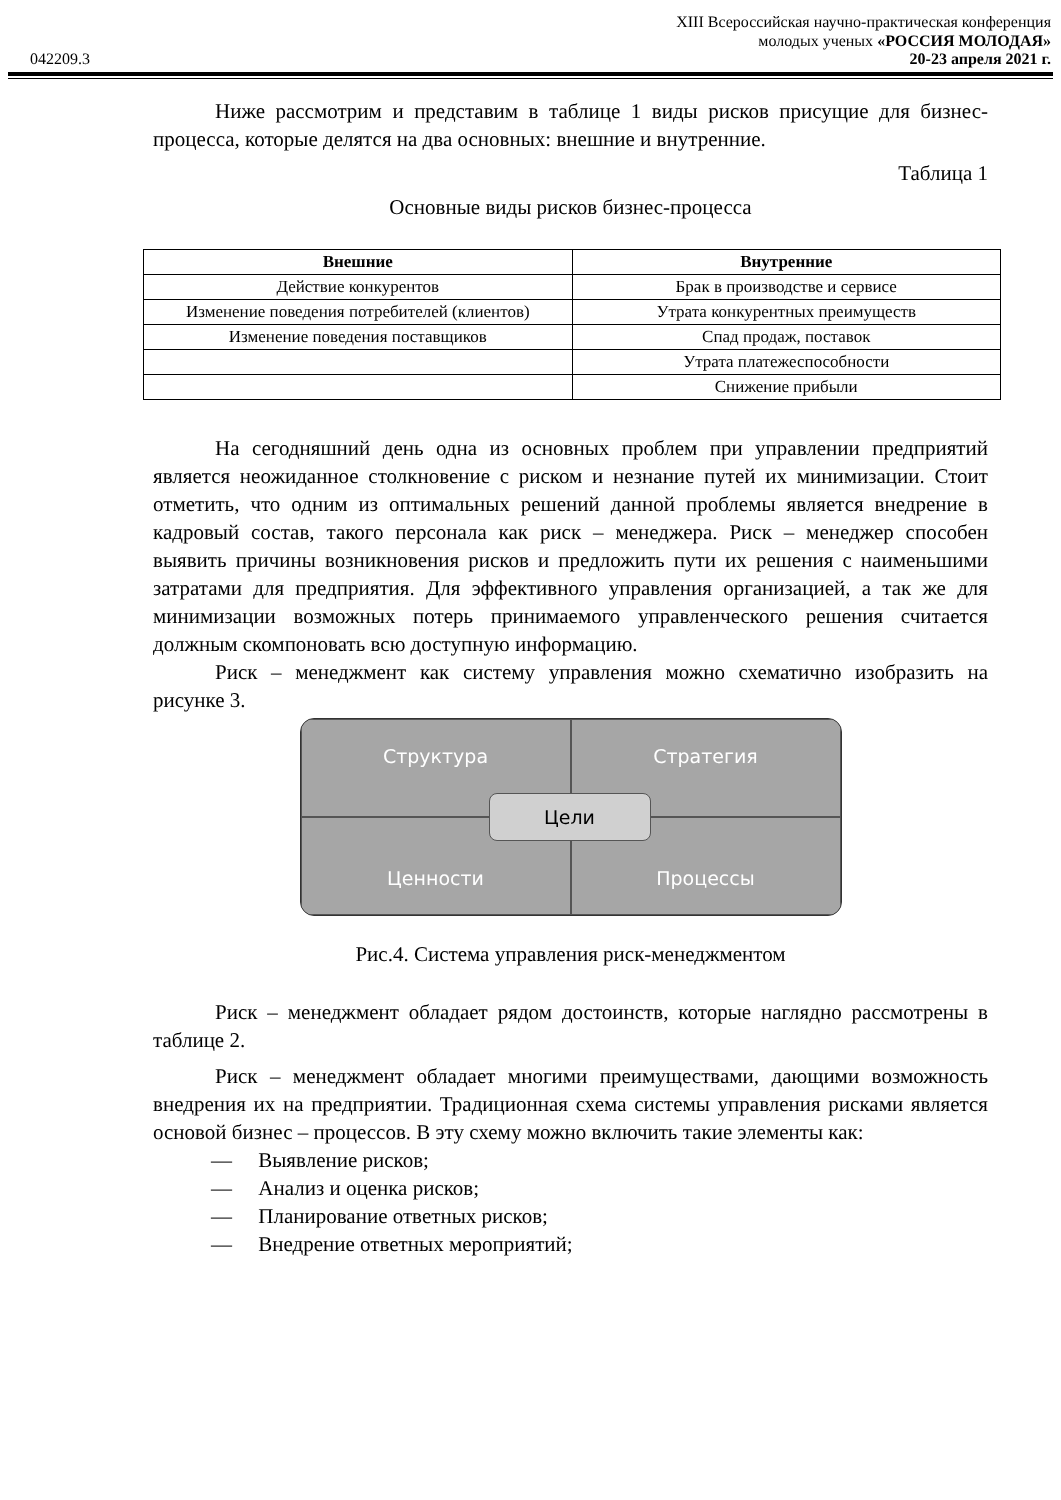XIII Всероссийская научно-практическая конференция
молодых ученых «РОССИЯ МОЛОДАЯ»
042209.3 20-23 апреля 2021 г.
Ниже рассмотрим и представим в таблице 1 виды рисков присущие для бизнес-процесса, которые делятся на два основных: внешние и внутренние.
Таблица 1
Основные виды рисков бизнес-процесса
| Внешние | Внутренние |
| --- | --- |
| Действие конкурентов | Брак в производстве и сервисе |
| Изменение поведения потребителей (клиентов) | Утрата конкурентных преимуществ |
| Изменение поведения поставщиков | Спад продаж, поставок |
| | Утрата платежеспособности |
| | Снижение прибыли |
На сегодняшний день одна из основных проблем при управлении предприятий является неожиданное столкновение с риском и незнание путей их минимизации. Стоит отметить, что одним из оптимальных решений данной проблемы является внедрение в кадровый состав, такого персонала как риск – менеджера. Риск – менеджер способен выявить причины возникновения рисков и предложить пути их решения с наименьшими затратами для предприятия. Для эффективного управления организацией, а так же для минимизации возможных потерь принимаемого управленческого решения считается должным скомпоновать всю доступную информацию.
Риск – менеджмент как систему управления можно схематично изобразить на рисунке 3.
Структура
Стратегия
Ценности
Процессы
Цели
Рис.4. Система управления риск-менеджментом
Риск – менеджмент обладает рядом достоинств, которые наглядно рассмотрены в таблице 2.
Риск – менеджмент обладает многими преимуществами, дающими возможность внедрения их на предприятии. Традиционная схема системы управления рисками является основой бизнес – процессов. В эту схему можно включить такие элементы как:
— Выявление рисков;
— Анализ и оценка рисков;
— Планирование ответных рисков;
— Внедрение ответных мероприятий;